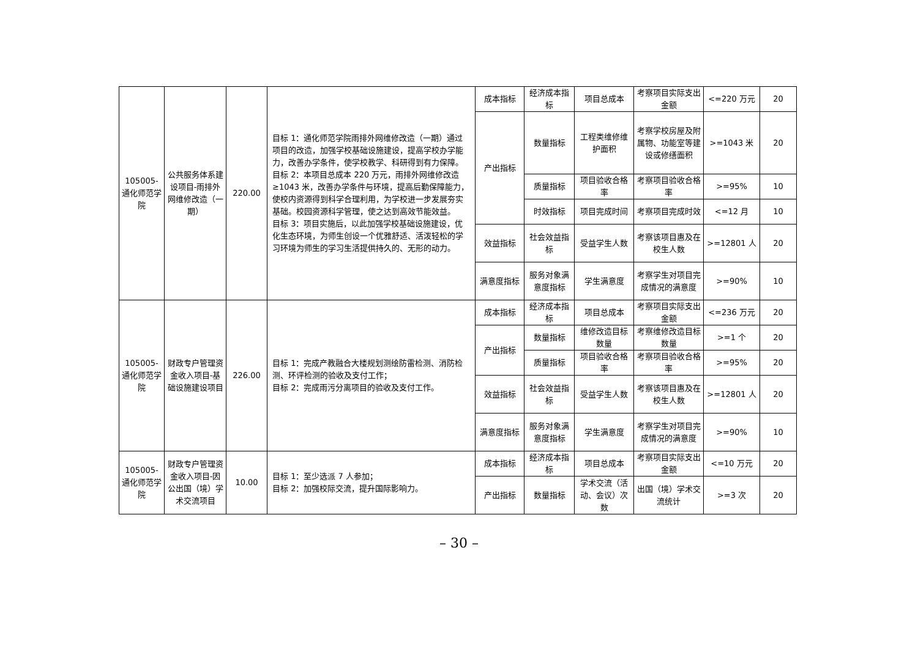| 105005-通化师范学院 | 公共服务体系建设项目-雨排外网维修改造（一期） | 220.00 | 目标 1：通化师范学院雨排外网维修改造（一期）通过项目的改造，加强学校基础设施建设，提高学校办学能力，改善办学条件，使学校教学、科研得到有力保障。 目标 2：本项目总成本 220 万元，雨排外网维修改造≥1043 米，改善办学条件与环境，提高后勤保障能力，使校内资源得到科学合理利用，为学校进一步发展夯实基础。校园资源科学管理，使之达到高效节能效益。 目标 3：项目实施后，以此加强学校基础设施建设，优化生态环境，为师生创设一个优雅舒适、活泼轻松的学习环境为师生的学习生活提供持久的、无形的动力。 | 成本指标 | 经济成本指标 | 项目总成本 | 考察项目实际支出金额 | <=220 万元 | 20 |
| | | | | 产出指标 | 数量指标 | 工程类维修维护面积 | 考察学校房屋及附属物、功能室等建设或修缮面积 | >=1043 米 | 20 |
| | | | | | 质量指标 | 项目验收合格率 | 考察项目验收合格率 | >=95% | 10 |
| | | | | | 时效指标 | 项目完成时间 | 考察项目完成时效 | <=12 月 | 10 |
| | | | | 效益指标 | 社会效益指标 | 受益学生人数 | 考察该项目惠及在校生人数 | >=12801 人 | 20 |
| | | | | 满意度指标 | 服务对象满意度指标 | 学生满意度 | 考察学生对项目完成情况的满意度 | >=90% | 10 |
| 105005-通化师范学院 | 财政专户管理资金收入项目-基础设施建设项目 | 226.00 | 目标 1：完成产教融合大楼规划测绘防雷检测、消防检测、环评检测的验收及支付工作； 目标 2：完成雨污分离项目的验收及支付工作。 | 成本指标 | 经济成本指标 | 项目总成本 | 考察项目实际支出金额 | <=236 万元 | 20 |
| | | | | 产出指标 | 数量指标 | 维修改造目标数量 | 考察维修改造目标数量 | >=1 个 | 20 |
| | | | | | 质量指标 | 项目验收合格率 | 考察项目验收合格率 | >=95% | 20 |
| | | | | 效益指标 | 社会效益指标 | 受益学生人数 | 考察该项目惠及在校生人数 | >=12801 人 | 20 |
| | | | | 满意度指标 | 服务对象满意度指标 | 学生满意度 | 考察学生对项目完成情况的满意度 | >=90% | 10 |
| 105005-通化师范学院 | 财政专户管理资金收入项目-因公出国（境）学术交流项目 | 10.00 | 目标 1：至少选派 7 人参加； 目标 2：加强校际交流，提升国际影响力。 | 成本指标 | 经济成本指标 | 项目总成本 | 考察项目实际支出金额 | <=10 万元 | 20 |
| | | | | 产出指标 | 数量指标 | 学术交流（活动、会议）次数 | 出国（境）学术交流统计 | >=3 次 | 20 |
– 30 –